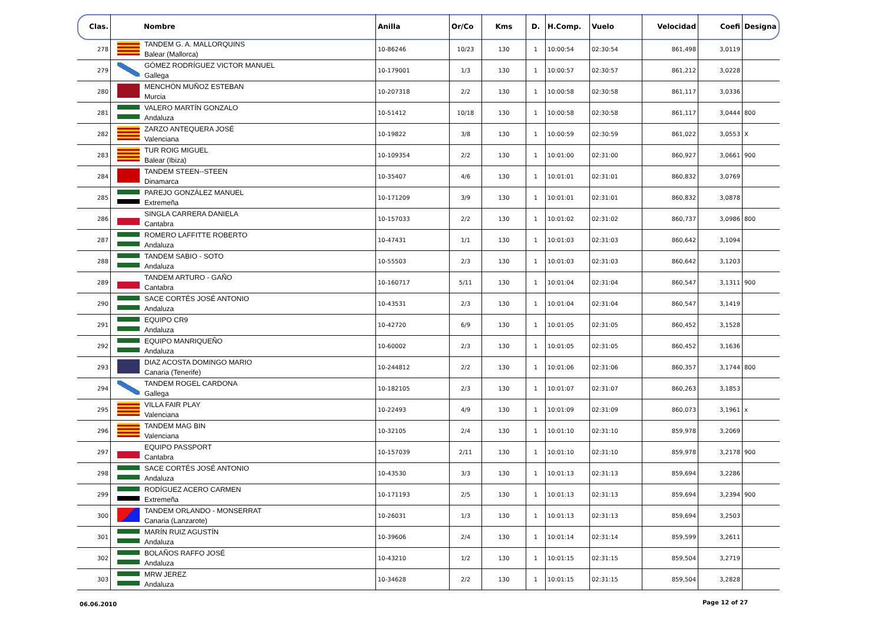| Clas. | Nombre | Anilla | Or/Co | Kms | D. | H.Comp. | Vuelo | Velocidad | Coefi | Designa |
| --- | --- | --- | --- | --- | --- | --- | --- | --- | --- | --- |
| 278 | TANDEM G. A. MALLORQUINS Balear (Mallorca) | 10-86246 | 10/23 | 130 | 1 | 10:00:54 | 02:30:54 | 861,498 | 3,0119 | |
| 279 | GÓMEZ RODRÍGUEZ VICTOR MANUEL Gallega | 10-179001 | 1/3 | 130 | 1 | 10:00:57 | 02:30:57 | 861,212 | 3,0228 | |
| 280 | MENCHÓN MUÑOZ ESTEBAN Murcia | 10-207318 | 2/2 | 130 | 1 | 10:00:58 | 02:30:58 | 861,117 | 3,0336 | |
| 281 | VALERO MARTÍN GONZALO Andaluza | 10-51412 | 10/18 | 130 | 1 | 10:00:58 | 02:30:58 | 861,117 | 3,0444 | 800 |
| 282 | ZARZO ANTEQUERA JOSÉ Valenciana | 10-19822 | 3/8 | 130 | 1 | 10:00:59 | 02:30:59 | 861,022 | 3,0553 | X |
| 283 | TUR ROIG MIGUEL Balear (Ibiza) | 10-109354 | 2/2 | 130 | 1 | 10:01:00 | 02:31:00 | 860,927 | 3,0661 | 900 |
| 284 | TANDEM STEEN--STEEN Dinamarca | 10-35407 | 4/6 | 130 | 1 | 10:01:01 | 02:31:01 | 860,832 | 3,0769 | |
| 285 | PAREJO GONZÁLEZ MANUEL Extremeña | 10-171209 | 3/9 | 130 | 1 | 10:01:01 | 02:31:01 | 860,832 | 3,0878 | |
| 286 | SINGLA CARRERA DANIELA Cantabra | 10-157033 | 2/2 | 130 | 1 | 10:01:02 | 02:31:02 | 860,737 | 3,0986 | 800 |
| 287 | ROMERO LAFFITTE ROBERTO Andaluza | 10-47431 | 1/1 | 130 | 1 | 10:01:03 | 02:31:03 | 860,642 | 3,1094 | |
| 288 | TANDEM SABIO - SOTO Andaluza | 10-55503 | 2/3 | 130 | 1 | 10:01:03 | 02:31:03 | 860,642 | 3,1203 | |
| 289 | TANDEM ARTURO - GAÑO Cantabra | 10-160717 | 5/11 | 130 | 1 | 10:01:04 | 02:31:04 | 860,547 | 3,1311 | 900 |
| 290 | SACE CORTÉS JOSÉ ANTONIO Andaluza | 10-43531 | 2/3 | 130 | 1 | 10:01:04 | 02:31:04 | 860,547 | 3,1419 | |
| 291 | EQUIPO CR9 Andaluza | 10-42720 | 6/9 | 130 | 1 | 10:01:05 | 02:31:05 | 860,452 | 3,1528 | |
| 292 | EQUIPO MANRIQUEÑO Andaluza | 10-60002 | 2/3 | 130 | 1 | 10:01:05 | 02:31:05 | 860,452 | 3,1636 | |
| 293 | DIAZ ACOSTA DOMINGO MARIO Canaria (Tenerife) | 10-244812 | 2/2 | 130 | 1 | 10:01:06 | 02:31:06 | 860,357 | 3,1744 | 800 |
| 294 | TANDEM ROGEL CARDONA Gallega | 10-182105 | 2/3 | 130 | 1 | 10:01:07 | 02:31:07 | 860,263 | 3,1853 | |
| 295 | VILLA FAIR PLAY Valenciana | 10-22493 | 4/9 | 130 | 1 | 10:01:09 | 02:31:09 | 860,073 | 3,1961 | x |
| 296 | TANDEM MAG BIN Valenciana | 10-32105 | 2/4 | 130 | 1 | 10:01:10 | 02:31:10 | 859,978 | 3,2069 | |
| 297 | EQUIPO PASSPORT Cantabra | 10-157039 | 2/11 | 130 | 1 | 10:01:10 | 02:31:10 | 859,978 | 3,2178 | 900 |
| 298 | SACE CORTÉS JOSÉ ANTONIO Andaluza | 10-43530 | 3/3 | 130 | 1 | 10:01:13 | 02:31:13 | 859,694 | 3,2286 | |
| 299 | RODÍGUEZ ACERO CARMEN Extremeña | 10-171193 | 2/5 | 130 | 1 | 10:01:13 | 02:31:13 | 859,694 | 3,2394 | 900 |
| 300 | TANDEM ORLANDO - MONSERRAT Canaria (Lanzarote) | 10-26031 | 1/3 | 130 | 1 | 10:01:13 | 02:31:13 | 859,694 | 3,2503 | |
| 301 | MARÍN RUIZ AGUSTÍN Andaluza | 10-39606 | 2/4 | 130 | 1 | 10:01:14 | 02:31:14 | 859,599 | 3,2611 | |
| 302 | BOLAÑOS RAFFO JOSÉ Andaluza | 10-43210 | 1/2 | 130 | 1 | 10:01:15 | 02:31:15 | 859,504 | 3,2719 | |
| 303 | MRW JEREZ Andaluza | 10-34628 | 2/2 | 130 | 1 | 10:01:15 | 02:31:15 | 859,504 | 3,2828 | |
06.06.2010 Page 12 of 27